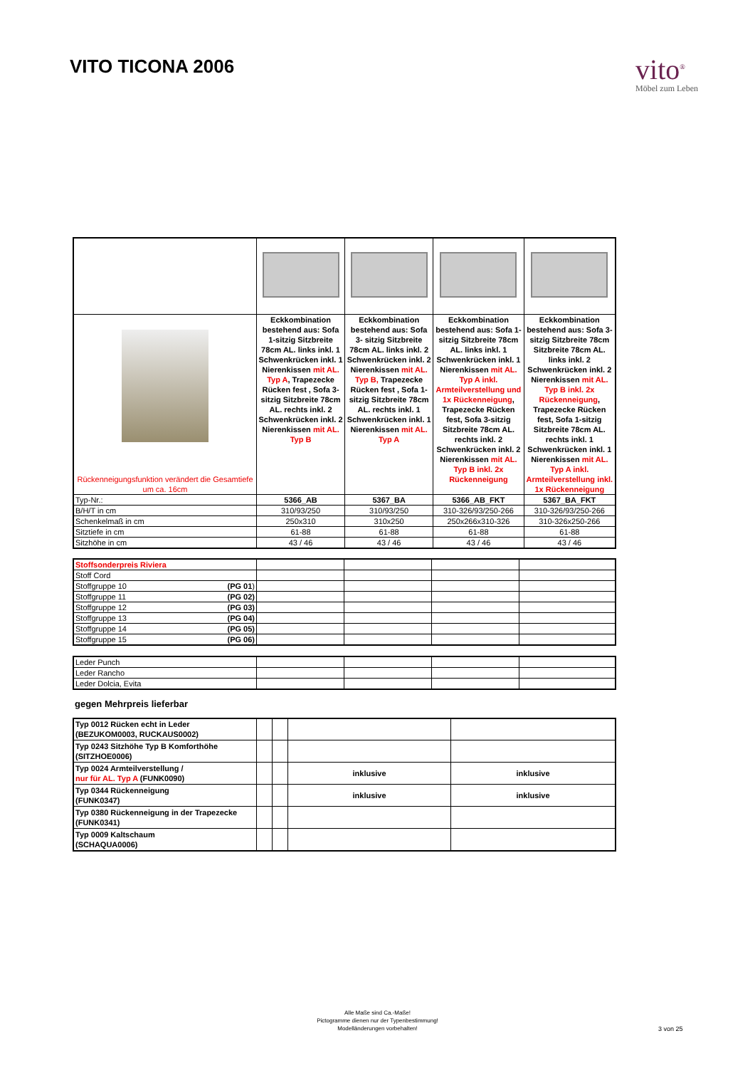VITO TICONA 2006
vito<sup>®</sup>
Möbel zum Leben
| Rückenneigungsfunktion verändert die Gesamtiefe um ca. 16cm | Eckkombination bestehend aus: Sofa 1-sitzig Sitzbreite 78cm AL. links inkl. 1 Schwenkrücken inkl. 1 Nierenkissen mit AL. Typ A , Trapezecke Rücken fest , Sofa 3-sitzig Sitzbreite 78cm AL. rechts inkl. 2 Schwenkrücken inkl. 2 Nierenkissen mit AL. Typ B | Eckkombination bestehend aus: Sofa 3- sitzig Sitzbreite 78cm AL. links inkl. 2 Schwenkrücken inkl. 2 Nierenkissen mit AL. Typ B, Trapezecke Rücken fest , Sofa 1-sitzig Sitzbreite 78cm AL. rechts inkl. 1 Schwenkrücken inkl. 1 Nierenkissen mit AL. Typ A | Eckkombination bestehend aus: Sofa 1-sitzig Sitzbreite 78cm AL. links inkl. 1 Schwenkrücken inkl. 1 Nierenkissen mit AL. Typ A inkl. Armteilverstellung und 1x Rückenneigung , Trapezecke Rücken fest, Sofa 3-sitzig Sitzbreite 78cm AL. rechts inkl. 2 Schwenkrücken inkl. 2 Nierenkissen mit AL. Typ B inkl. 2x Rückenneigung | Eckkombination bestehend aus: Sofa 3- sitzig Sitzbreite 78cm Sitzbreite 78cm AL. links inkl. 2 Schwenkrücken inkl. 2 Nierenkissen mit AL. Typ B inkl. 2x Rückenneigung , Trapezecke Rücken fest, Sofa 1-sitzig Sitzbreite 78cm AL. rechts inkl. 1 Schwenkrücken inkl. 1 Nierenkissen mit AL. Typ A inkl. Armteilverstellung inkl. 1x Rückenneigung |
| Typ-Nr.: | 5366_AB | 5367_BA | 5366_AB_FKT | 5367_BA_FKT |
| B/H/T in cm | 310/93/250 | 310/93/250 | 310-326/93/250-266 | 310-326/93/250-266 |
| Schenkelmaß in cm | 250x310 | 310x250 | 250x266x310-326 | 310-326x250-266 |
| Sitztiefe in cm | 61-88 | 61-88 | 61-88 | 61-88 |
| Sitzhöhe in cm | 43 / 46 | 43 / 46 | 43 / 46 | 43 / 46 |
| Stoffsonderpreis Riviera | | | | |
| Stoff Cord | | | | |
| Stoffgruppe 10 (PG 01 ) | | | | |
| Stoffgruppe 11 (PG 02) | | | | |
| Stoffgruppe 12 (PG 03) | | | | |
| Stoffgruppe 13 (PG 04) | | | | |
| Stoffgruppe 14 (PG 05) | | | | |
| Stoffgruppe 15 (PG 06) | | | | |
| Leder Punch | | | | |
| Leder Rancho | | | | |
| Leder Dolcia, Evita | | | | |
gegen Mehrpreis lieferbar
| Typ 0012 Rücken echt in Leder (BEZUKOM0003, RUCKAUS0002) | | | | |
| Typ 0243 Sitzhöhe Typ B Komforthöhe (SITZHOE0006) | | | | |
| Typ 0024 Armteilverstellung / nur für AL. Typ A (FUNK0090) | | | inklusive | inklusive |
| Typ 0344 Rückenneigung (FUNK0347) | | | inklusive | inklusive |
| Typ 0380 Rückenneigung in der Trapezecke (FUNK0341) | | | | |
| Typ 0009 Kaltschaum (SCHAQUA0006) | | | | |
Alle Maße sind Ca.-Maße!
Pictogramme dienen nur der Typenbestimmung!
Modelländerungen vorbehalten!
3 von 25